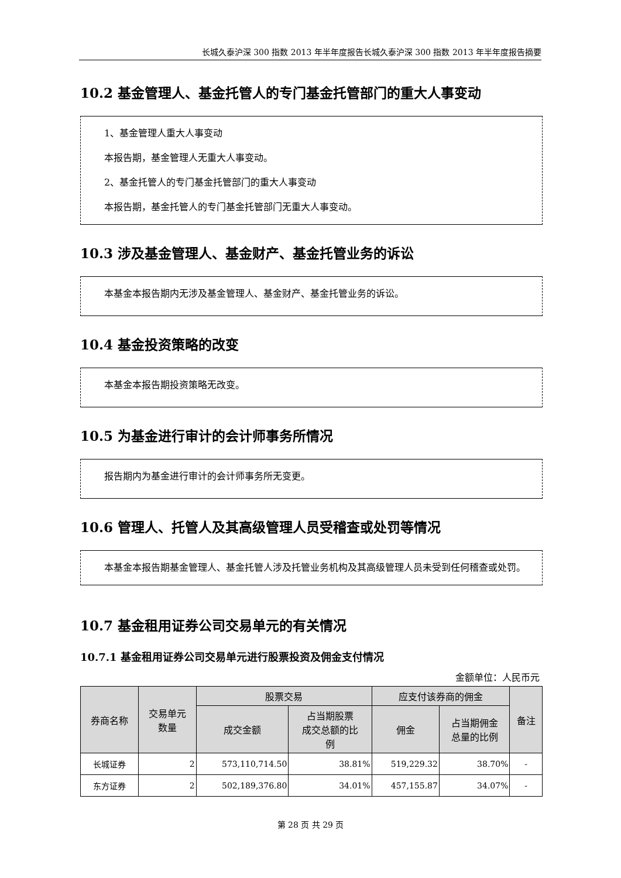长城久泰沪深 300 指数 2013 年半年度报告长城久泰沪深 300 指数 2013 年半年度报告摘要
10.2 基金管理人、基金托管人的专门基金托管部门的重大人事变动
1、基金管理人重大人事变动
本报告期，基金管理人无重大人事变动。
2、基金托管人的专门基金托管部门的重大人事变动
本报告期，基金托管人的专门基金托管部门无重大人事变动。
10.3 涉及基金管理人、基金财产、基金托管业务的诉讼
本基金本报告期内无涉及基金管理人、基金财产、基金托管业务的诉讼。
10.4 基金投资策略的改变
本基金本报告期投资策略无改变。
10.5 为基金进行审计的会计师事务所情况
报告期内为基金进行审计的会计师事务所无变更。
10.6 管理人、托管人及其高级管理人员受稽查或处罚等情况
本基金本报告期基金管理人、基金托管人涉及托管业务机构及其高级管理人员未受到任何稽查或处罚。
10.7 基金租用证券公司交易单元的有关情况
10.7.1 基金租用证券公司交易单元进行股票投资及佣金支付情况
金额单位：人民币元
| 券商名称 | 交易单元 数量 | 股票交易 | | 应支付该券商的佣金 | | 备注 |
| --- | --- | --- | --- | --- | --- | --- |
| | | 成交金额 | 占当期股票 成交总额的比 例 | 佣金 | 占当期佣金 总量的比例 | |
| 长城证券 | 2 | 573,110,714.50 | 38.81% | 519,229.32 | 38.70% | - |
| 东方证券 | 2 | 502,189,376.80 | 34.01% | 457,155.87 | 34.07% | - |
第 28 页 共 29 页